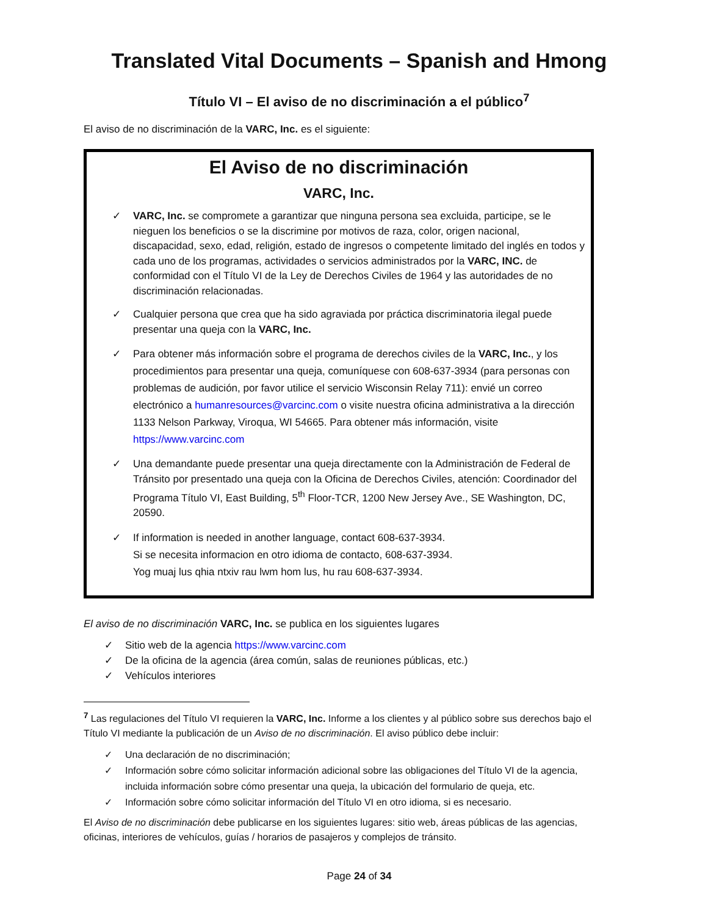Translated Vital Documents – Spanish and Hmong
Título VI – El aviso de no discriminación a el público<sup>7</sup>
El aviso de no discriminación de la VARC, Inc. es el siguiente:
El Aviso de no discriminación
VARC, Inc.
✓ VARC, Inc. se compromete a garantizar que ninguna persona sea excluida, participe, se le nieguen los beneficios o se la discrimine por motivos de raza, color, origen nacional, discapacidad, sexo, edad, religión, estado de ingresos o competente limitado del inglés en todos y cada uno de los programas, actividades o servicios administrados por la VARC, INC. de conformidad con el Título VI de la Ley de Derechos Civiles de 1964 y las autoridades de no discriminación relacionadas.
✓ Cualquier persona que crea que ha sido agraviada por práctica discriminatoria ilegal puede presentar una queja con la VARC, Inc.
✓ Para obtener más información sobre el programa de derechos civiles de la VARC, Inc., y los procedimientos para presentar una queja, comuníquese con 608-637-3934 (para personas con problemas de audición, por favor utilice el servicio Wisconsin Relay 711): envié un correo electrónico a humanresources@varcinc.com o visite nuestra oficina administrativa a la dirección 1133 Nelson Parkway, Viroqua, WI 54665. Para obtener más información, visite https://www.varcinc.com
✓ Una demandante puede presentar una queja directamente con la Administración de Federal de Tránsito por presentado una queja con la Oficina de Derechos Civiles, atención: Coordinador del Programa Título VI, East Building, 5<sup>th</sup> Floor-TCR, 1200 New Jersey Ave., SE Washington, DC, 20590.
✓ If information is needed in another language, contact 608-637-3934.
Si se necesita informacion en otro idioma de contacto, 608-637-3934.
Yog muaj lus qhia ntxiv rau lwm hom lus, hu rau 608-637-3934.
El aviso de no discriminación VARC, Inc. se publica en los siguientes lugares
✓ Sitio web de la agencia https://www.varcinc.com
✓ De la oficina de la agencia (área común, salas de reuniones públicas, etc.)
✓ Vehículos interiores
<sup>7</sup> Las regulaciones del Título VI requieren la VARC, Inc. Informe a los clientes y al público sobre sus derechos bajo el Título VI mediante la publicación de un Aviso de no discriminación. El aviso público debe incluir:
✓ Una declaración de no discriminación;
✓ Información sobre cómo solicitar información adicional sobre las obligaciones del Título VI de la agencia, incluida información sobre cómo presentar una queja, la ubicación del formulario de queja, etc.
✓ Información sobre cómo solicitar información del Título VI en otro idioma, si es necesario.
El Aviso de no discriminación debe publicarse en los siguientes lugares: sitio web, áreas públicas de las agencias, oficinas, interiores de vehículos, guías / horarios de pasajeros y complejos de tránsito.
Page 24 of 34